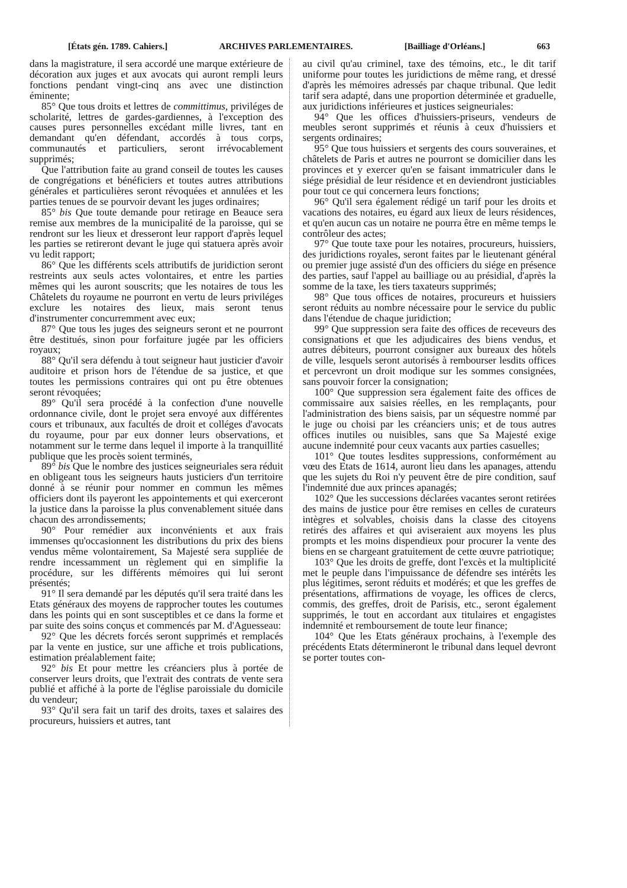[États gén. 1789. Cahiers.] ARCHIVES PARLEMENTAIRES. [Bailliage d'Orléans.] 663
dans la magistrature, il sera accordé une marque extérieure de décoration aux juges et aux avocats qui auront rempli leurs fonctions pendant vingt-cinq ans avec une distinction éminente;
85° Que tous droits et lettres de committimus, priviléges de scholarité, lettres de gardes-gardiennes, à l'exception des causes pures personnelles excédant mille livres, tant en demandant qu'en défendant, accordés à tous corps, communautés et particuliers, seront irrévocablement supprimés;
Que l'attribution faite au grand conseil de toutes les causes de congrégations et bénéficiers et toutes autres attributions générales et particulières seront révoquées et annulées et les parties tenues de se pourvoir devant les juges ordinaires;
85° bis Que toute demande pour retirage en Beauce sera remise aux membres de la municipalité de la paroisse, qui se rendront sur les lieux et dresseront leur rapport d'après lequel les parties se retireront devant le juge qui statuera après avoir vu ledit rapport;
86° Que les différents scels attributifs de juridiction seront restreints aux seuls actes volontaires, et entre les parties mêmes qui les auront souscrits; que les notaires de tous les Châtelets du royaume ne pourront en vertu de leurs priviléges exclure les notaires des lieux, mais seront tenus d'instrumenter concurremment avec eux;
87° Que tous les juges des seigneurs seront et ne pourront être destitués, sinon pour forfaiture jugée par les officiers royaux;
88° Qu'il sera défendu à tout seigneur haut justicier d'avoir auditoire et prison hors de l'étendue de sa justice, et que toutes les permissions contraires qui ont pu être obtenues seront révoquées;
89° Qu'il sera procédé à la confection d'une nouvelle ordonnance civile, dont le projet sera envoyé aux différentes cours et tribunaux, aux facultés de droit et colléges d'avocats du royaume, pour par eux donner leurs observations, et notamment sur le terme dans lequel il importe à la tranquillité publique que les procès soient terminés,
89° bis Que le nombre des justices seigneuriales sera réduit en obligeant tous les seigneurs hauts justiciers d'un territoire donné à se réunir pour nommer en commun les mêmes officiers dont ils payeront les appointements et qui exerceront la justice dans la paroisse la plus convenablement située dans chacun des arrondissements;
90° Pour remédier aux inconvénients et aux frais immenses qu'occasionnent les distributions du prix des biens vendus même volontairement, Sa Majesté sera suppliée de rendre incessamment un règlement qui en simplifie la procédure, sur les différents mémoires qui lui seront présentés;
91° Il sera demandé par les députés qu'il sera traité dans les Etats généraux des moyens de rapprocher toutes les coutumes dans les points qui en sont susceptibles et ce dans la forme et par suite des soins conçus et commencés par M. d'Aguesseau:
92° Que les décrets forcés seront supprimés et remplacés par la vente en justice, sur une affiche et trois publications, estimation préalablement faite;
92° bis Et pour mettre les créanciers plus à portée de conserver leurs droits, que l'extrait des contrats de vente sera publié et affiché à la porte de l'église paroissiale du domicile du vendeur;
93° Qu'il sera fait un tarif des droits, taxes et salaires des procureurs, huissiers et autres, tant
au civil qu'au criminel, taxe des témoins, etc., le dit tarif uniforme pour toutes les juridictions de même rang, et dressé d'après les mémoires adressés par chaque tribunal. Que ledit tarif sera adapté, dans une proportion déterminée et graduelle, aux juridictions inférieures et justices seigneuriales:
94° Que les offices d'huissiers-priseurs, vendeurs de meubles seront supprimés et réunis à ceux d'huissiers et sergents ordinaires;
95° Que tous huissiers et sergents des cours souveraines, et châtelets de Paris et autres ne pourront se domicilier dans les provinces et y exercer qu'en se faisant immatriculer dans le siége présidial de leur résidence et en deviendront justiciables pour tout ce qui concernera leurs fonctions;
96° Qu'il sera également rédigé un tarif pour les droits et vacations des notaires, eu égard aux lieux de leurs résidences, et qu'en aucun cas un notaire ne pourra être en même temps le contrôleur des actes;
97° Que toute taxe pour les notaires, procureurs, huissiers, des juridictions royales, seront faites par le lieutenant général ou premier juge assisté d'un des officiers du siége en présence des parties, sauf l'appel au bailliage ou au présidial, d'après la somme de la taxe, les tiers taxateurs supprimés;
98° Que tous offices de notaires, procureurs et huissiers seront réduits au nombre nécessaire pour le service du public dans l'étendue de chaque juridiction;
99° Que suppression sera faite des offices de receveurs des consignations et que les adjudicaires des biens vendus, et autres débiteurs, pourront consigner aux bureaux des hôtels de ville, lesquels seront autorisés à rembourser lesdits offices et percevront un droit modique sur les sommes consignées, sans pouvoir forcer la consignation;
100° Que suppression sera également faite des offices de commissaire aux saisies réelles, en les remplaçants, pour l'administration des biens saisis, par un séquestre nommé par le juge ou choisi par les créanciers unis; et de tous autres offices inutiles ou nuisibles, sans que Sa Majesté exige aucune indemnité pour ceux vacants aux parties casuelles;
101° Que toutes lesdites suppressions, conformément au vœu des Etats de 1614, auront lieu dans les apanages, attendu que les sujets du Roi n'y peuvent être de pire condition, sauf l'indemnité due aux princes apanagés;
102° Que les successions déclarées vacantes seront retirées des mains de justice pour être remises en celles de curateurs intègres et solvables, choisis dans la classe des citoyens retirés des affaires et qui aviseraient aux moyens les plus prompts et les moins dispendieux pour procurer la vente des biens en se chargeant gratuitement de cette œuvre patriotique;
103° Que les droits de greffe, dont l'excès et la multiplicité met le peuple dans l'impuissance de défendre ses intérêts les plus légitimes, seront réduits et modérés; et que les greffes de présentations, affirmations de voyage, les offices de clercs, commis, des greffes, droit de Parisis, etc., seront également supprimés, le tout en accordant aux titulaires et engagistes indemnité et remboursement de toute leur finance;
104° Que les Etats généraux prochains, à l'exemple des précédents Etats détermineront le tribunal dans lequel devront se porter toutes con-